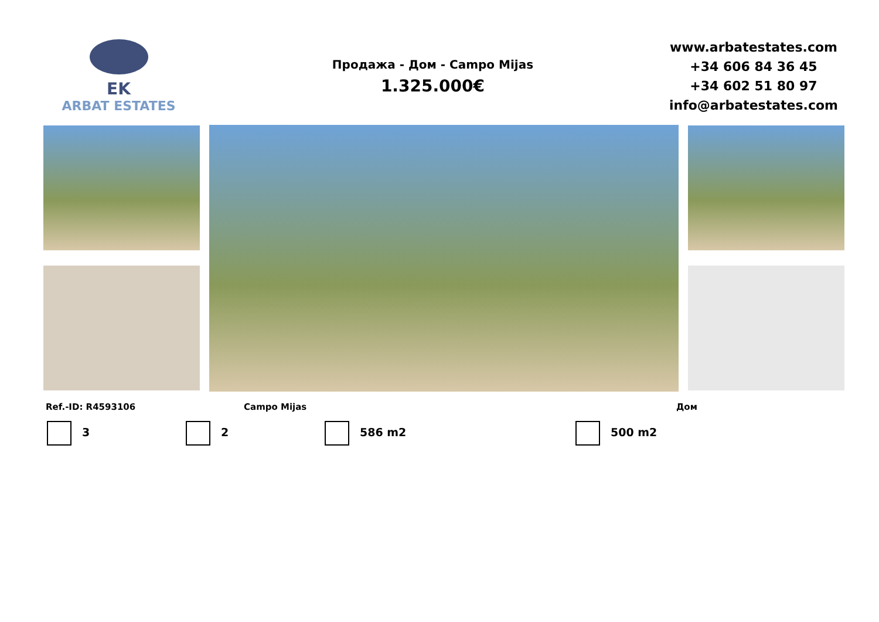EK
ARBAT ESTATES
Продажа - Дом - Campo Mijas
1.325.000€
www.arbatestates.com
+34 606 84 36 45
+34 602 51 80 97
info@arbatestates.com
Ref.-ID: R4593106 Campo Mijas Дом
3 2 586 m2 500 m2